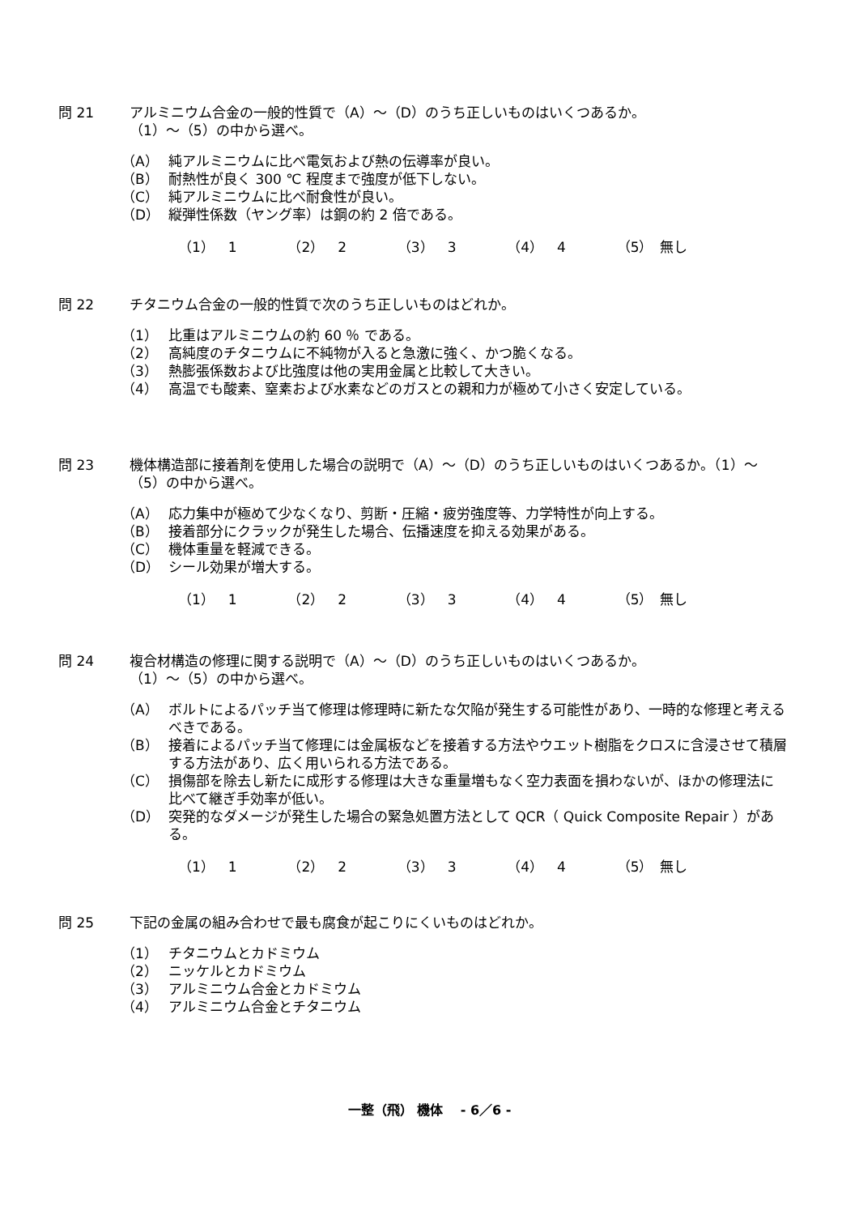問 21 アルミニウム合金の一般的性質で（A）～（D）のうち正しいものはいくつあるか。
（1）～（5）の中から選べ。
（A） 純アルミニウムに比べ電気および熱の伝導率が良い。
（B） 耐熱性が良く 300 ℃ 程度まで強度が低下しない。
（C） 純アルミニウムに比べ耐食性が良い。
（D） 縦弾性係数（ヤング率）は鋼の約 2 倍である。
（1）　1 （2）　2 （3）　3 （4）　4 （5）　無し
問 22 チタニウム合金の一般的性質で次のうち正しいものはどれか。
（1） 比重はアルミニウムの約 60 ％ である。
（2） 高純度のチタニウムに不純物が入ると急激に強く、かつ脆くなる。
（3） 熱膨張係数および比強度は他の実用金属と比較して大きい。
（4） 高温でも酸素、窒素および水素などのガスとの親和力が極めて小さく安定している。
問 23 機体構造部に接着剤を使用した場合の説明で（A）～（D）のうち正しいものはいくつあるか。（1）～（5）の中から選べ。
（A） 応力集中が極めて少なくなり、剪断・圧縮・疲労強度等、力学特性が向上する。
（B） 接着部分にクラックが発生した場合、伝播速度を抑える効果がある。
（C） 機体重量を軽減できる。
（D） シール効果が増大する。
（1）　1 （2）　2 （3）　3 （4）　4 （5）　無し
問 24 複合材構造の修理に関する説明で（A）～（D）のうち正しいものはいくつあるか。
（1）～（5）の中から選べ。
（A） ボルトによるパッチ当て修理は修理時に新たな欠陥が発生する可能性があり、一時的な修理と考えるべきである。
（B） 接着によるパッチ当て修理には金属板などを接着する方法やウエット樹脂をクロスに含浸させて積層する方法があり、広く用いられる方法である。
（C） 損傷部を除去し新たに成形する修理は大きな重量増もなく空力表面を損わないが、ほかの修理法に比べて継ぎ手効率が低い。
（D） 突発的なダメージが発生した場合の緊急処置方法として QCR（ Quick Composite Repair ）がある。
（1）　1 （2）　2 （3）　3 （4）　4 （5）　無し
問 25 下記の金属の組み合わせで最も腐食が起こりにくいものはどれか。
（1） チタニウムとカドミウム
（2） ニッケルとカドミウム
（3） アルミニウム合金とカドミウム
（4） アルミニウム合金とチタニウム
一整（飛） 機体　 - 6／6 -